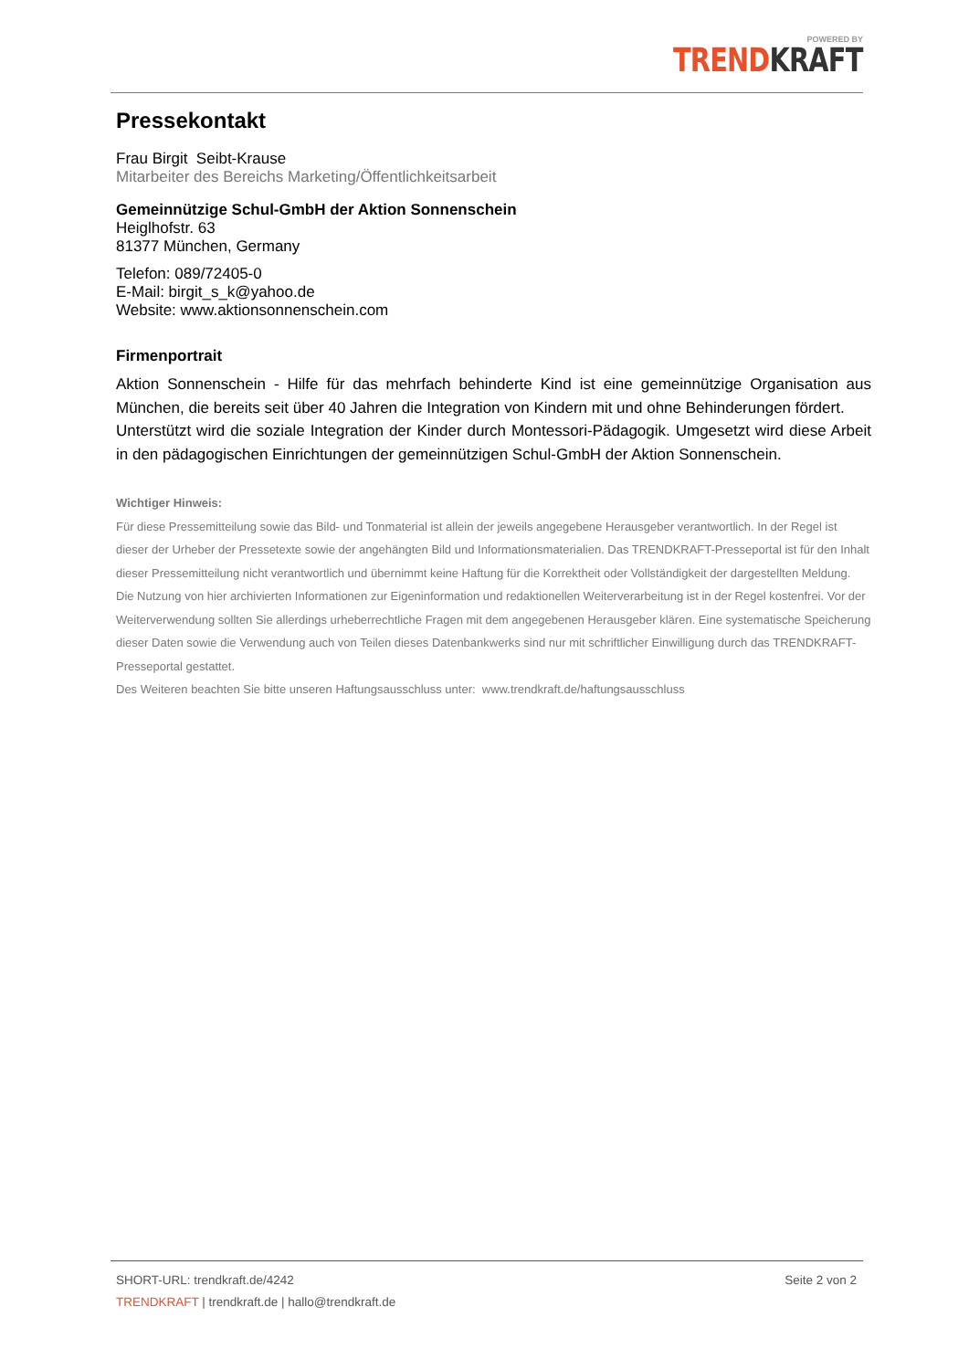POWERED BY
TREND KRAFT
Pressekontakt
Frau Birgit Seibt-Krause
Mitarbeiter des Bereichs Marketing/Öffentlichkeitsarbeit
Gemeinnützige Schul-GmbH der Aktion Sonnenschein
Heiglhofstr. 63
81377 München, Germany
Telefon: 089/72405-0
E-Mail: birgit_s_k@yahoo.de
Website: www.aktionsonnenschein.com
Firmenportrait
Aktion Sonnenschein - Hilfe für das mehrfach behinderte Kind ist eine gemeinnützige Organisation aus München, die bereits seit über 40 Jahren die Integration von Kindern mit und ohne Behinderungen fördert.
Unterstützt wird die soziale Integration der Kinder durch Montessori-Pädagogik. Umgesetzt wird diese Arbeit in den pädagogischen Einrichtungen der gemeinnützigen Schul-GmbH der Aktion Sonnenschein.
Wichtiger Hinweis:
Für diese Pressemitteilung sowie das Bild- und Tonmaterial ist allein der jeweils angegebene Herausgeber verantwortlich. In der Regel ist dieser der Urheber der Pressetexte sowie der angehängten Bild und Informationsmaterialien. Das TRENDKRAFT-Presseportal ist für den Inhalt dieser Pressemitteilung nicht verantwortlich und übernimmt keine Haftung für die Korrektheit oder Vollständigkeit der dargestellten Meldung. Die Nutzung von hier archivierten Informationen zur Eigeninformation und redaktionellen Weiterverarbeitung ist in der Regel kostenfrei. Vor der Weiterverwendung sollten Sie allerdings urheberrechtliche Fragen mit dem angegebenen Herausgeber klären. Eine systematische Speicherung dieser Daten sowie die Verwendung auch von Teilen dieses Datenbankwerks sind nur mit schriftlicher Einwilligung durch das TRENDKRAFT-Presseportal gestattet.
Des Weiteren beachten Sie bitte unseren Haftungsausschluss unter: www.trendkraft.de/haftungsausschluss
SHORT-URL: trendkraft.de/4242 Seite 2 von 2
TRENDKRAFT | trendkraft.de | hallo@trendkraft.de